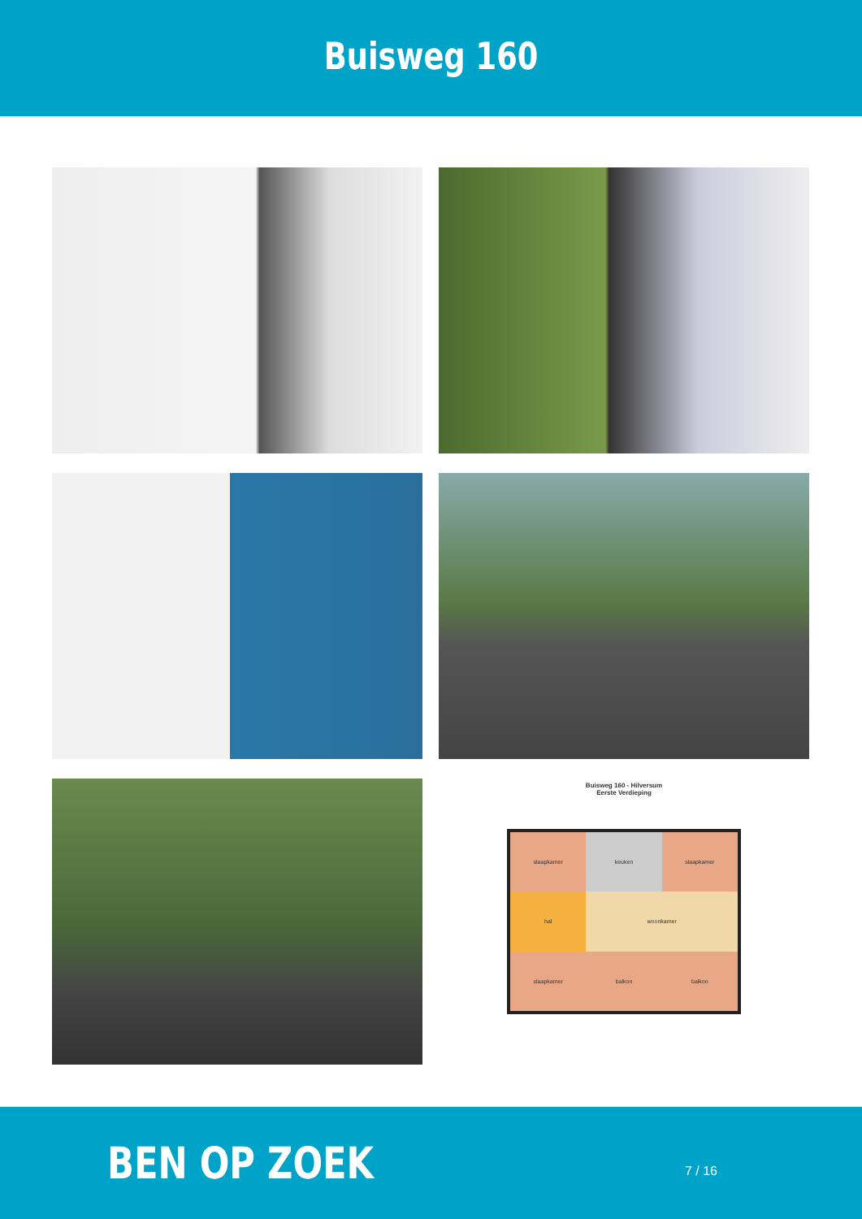Buisweg 160
Buisweg 160 - Hilversum
Eerste Verdieping
slaapkamer
keuken
slaapkamer
hal
woonkamer
slaapkamer
balkon
balkon
BEN OP ZOEK
7 / 16